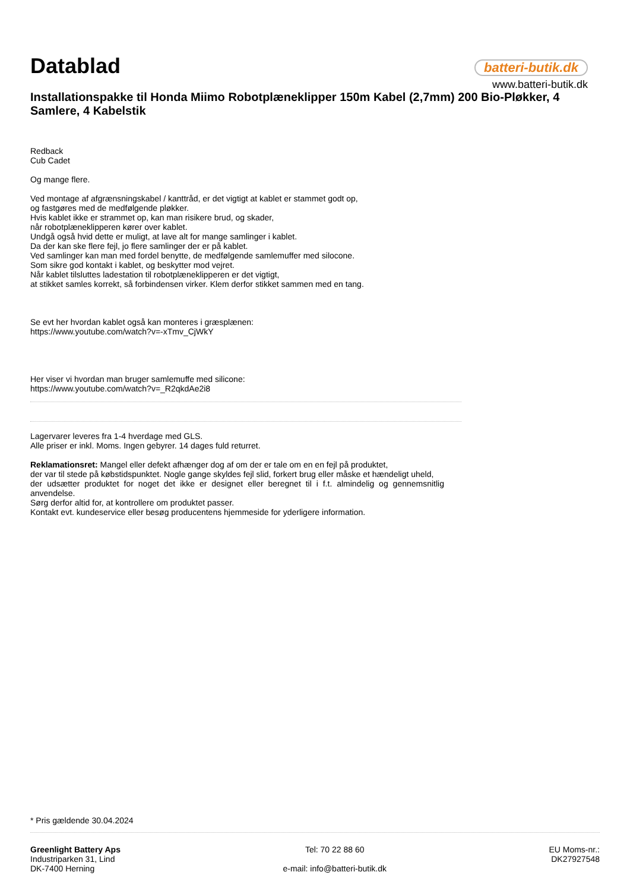Datablad
batteri-butik.dk
www.batteri-butik.dk
Installationspakke til Honda Miimo Robotplæneklipper 150m Kabel (2,7mm) 200 Bio-Pløkker, 4 Samlere, 4 Kabelstik
Redback
Cub Cadet
Og mange flere.
Ved montage af afgrænsningskabel / kanttråd, er det vigtigt at kablet er stammet godt op,
og fastgøres med de medfølgende pløkker.
Hvis kablet ikke er strammet op, kan man risikere brud, og skader,
når robotplæneklipperen kører over kablet.
Undgå også hvid dette er muligt, at lave alt for mange samlinger i kablet.
Da der kan ske flere fejl, jo flere samlinger der er på kablet.
Ved samlinger kan man med fordel benytte, de medfølgende samlemuffer med silocone.
Som sikre god kontakt i kablet, og beskytter mod vejret.
Når kablet tilsluttes ladestation til robotplæneklipperen er det vigtigt,
at stikket samles korrekt, så forbindensen virker. Klem derfor stikket sammen med en tang.
Se evt her hvordan kablet også kan monteres i græsplænen:
https://www.youtube.com/watch?v=-xTmv_CjWkY
Her viser vi hvordan man bruger samlemuffe med silicone:
https://www.youtube.com/watch?v=_R2qkdAe2i8
Lagervarer leveres fra 1-4 hverdage med GLS.
Alle priser er inkl. Moms. Ingen gebyrer. 14 dages fuld returret.
Reklamationsret: Mangel eller defekt afhænger dog af om der er tale om en en fejl på produktet,
der var til stede på købstidspunktet. Nogle gange skyldes fejl slid, forkert brug eller måske et hændeligt uheld,
der udsætter produktet for noget det ikke er designet eller beregnet til i f.t. almindelig og gennemsnitlig anvendelse.
Sørg derfor altid for, at kontrollere om produktet passer.
Kontakt evt. kundeservice eller besøg producentens hjemmeside for yderligere information.
* Pris gældende 30.04.2024
Greenlight Battery Aps
Industriparken 31, Lind
DK-7400 Herning
Tel: 70 22 88 60
e-mail: info@batteri-butik.dk
EU Moms-nr.:
DK27927548